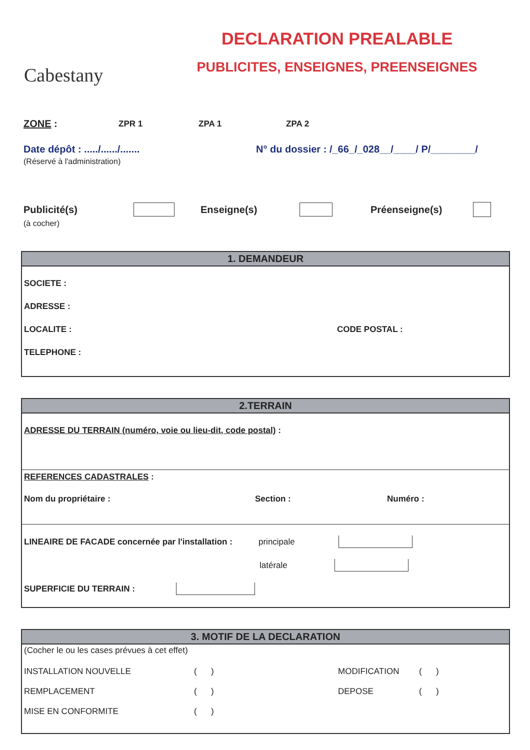Cabestany
DECLARATION PREALABLE
PUBLICITES, ENSEIGNES, PREENSEIGNES
ZONE : ZPR 1 ZPA 1 ZPA 2
Date dépôt : ...../....../....... N° du dossier : /_66_/_028__/____/ P/________/
(Réservé à l'administration)
Publicité(s) Enseigne(s) Préenseigne(s)
(à cocher)
1. DEMANDEUR
SOCIETE :
ADRESSE :
LOCALITE : CODE POSTAL :
TELEPHONE :
2.TERRAIN
ADRESSE DU TERRAIN (numéro, voie ou lieu-dit, code postal) :
REFERENCES CADASTRALES :
Nom du propriétaire : Section : Numéro :
LINEAIRE DE FACADE concernée par l'installation : principale
latérale
SUPERFICIE DU TERRAIN :
3. MOTIF DE LA DECLARATION
(Cocher le ou les cases prévues à cet effet)
INSTALLATION NOUVELLE ( ) MODIFICATION ( )
REMPLACEMENT ( ) DEPOSE ( )
MISE EN CONFORMITE ( )